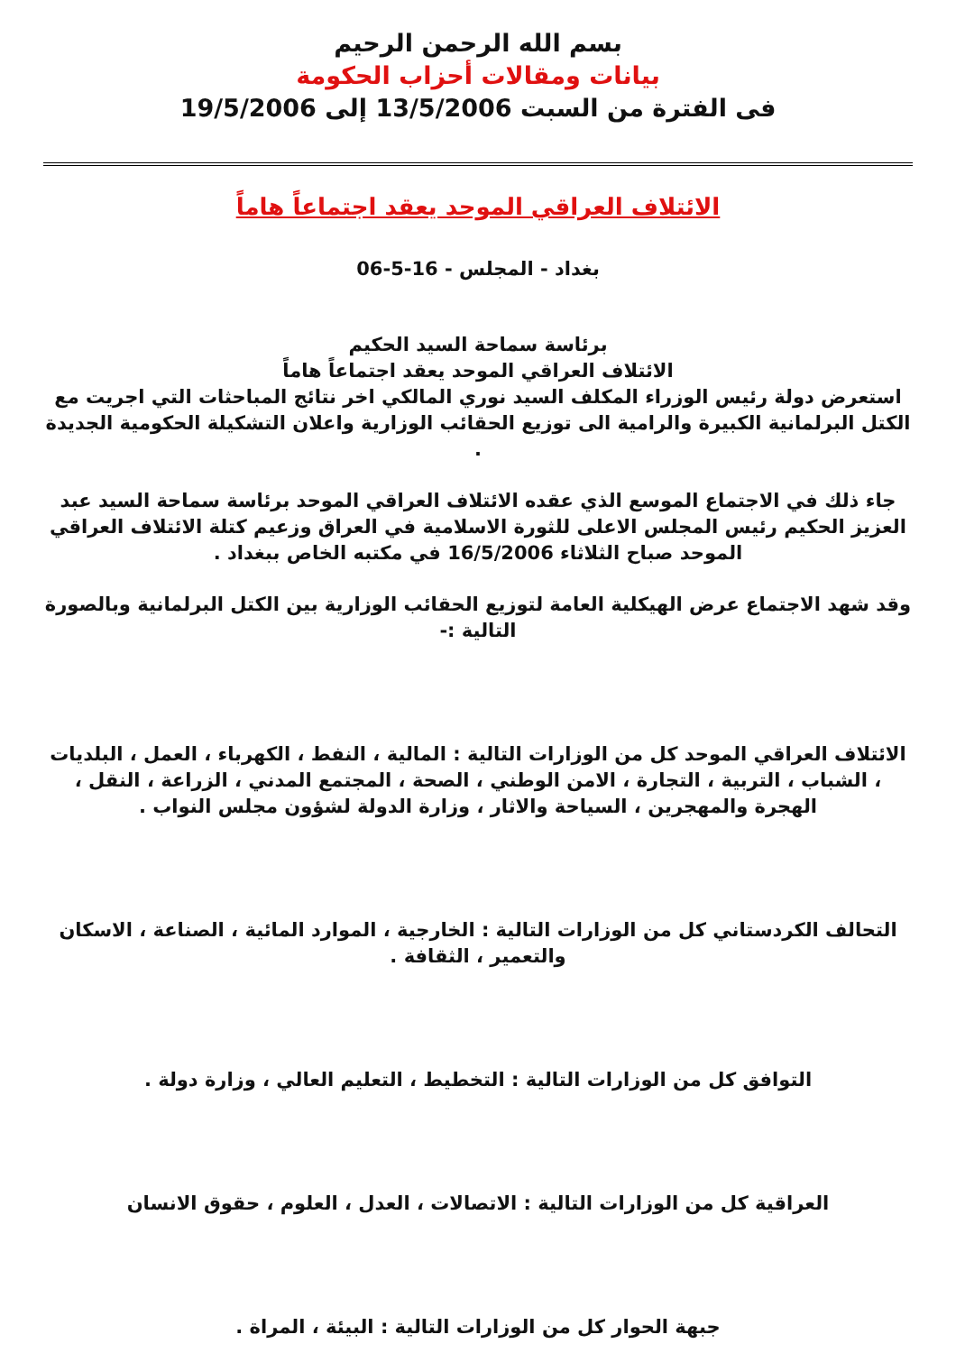بسم الله الرحمن الرحيم
بيانات ومقالات أحزاب الحكومة
فى الفترة من السبت 13/5/2006 إلى 19/5/2006
الائتلاف العراقي الموحد يعقد اجتماعاً هاماً
بغداد - المجلس - 16-5-06
برئاسة سماحة السيد الحكيم
الائتلاف العراقي الموحد يعقد اجتماعاً هاماً
استعرض دولة رئيس الوزراء المكلف السيد نوري المالكي اخر نتائج المباحثات التي اجريت مع الكتل البرلمانية الكبيرة والرامية الى توزيع الحقائب الوزارية واعلان التشكيلة الحكومية الجديدة .
جاء ذلك في الاجتماع الموسع الذي عقده الائتلاف العراقي الموحد برئاسة سماحة السيد عبد العزيز الحكيم رئيس المجلس الاعلى للثورة الاسلامية في العراق وزعيم كتلة الائتلاف العراقي الموحد صباح الثلاثاء 16/5/2006 في مكتبه الخاص ببغداد .
وقد شهد الاجتماع عرض الهيكلية العامة لتوزيع الحقائب الوزارية بين الكتل البرلمانية وبالصورة التالية :-
الائتلاف العراقي الموحد كل من الوزارات التالية : المالية ، النفط ، الكهرباء ، العمل ، البلديات ، الشباب ، التربية ، التجارة ، الامن الوطني ، الصحة ، المجتمع المدني ، الزراعة ، النقل ، الهجرة والمهجرين ، السياحة والاثار ، وزارة الدولة لشؤون مجلس النواب .
التحالف الكردستاني كل من الوزارات التالية : الخارجية ، الموارد المائية ، الصناعة ، الاسكان والتعمير ، الثقافة .
التوافق كل من الوزارات التالية : التخطيط ، التعليم العالي ، وزارة دولة .
العراقية كل من الوزارات التالية : الاتصالات ، العدل ، العلوم ، حقوق الانسان
جبهة الحوار كل من الوزارات التالية : البيئة ، المراة .